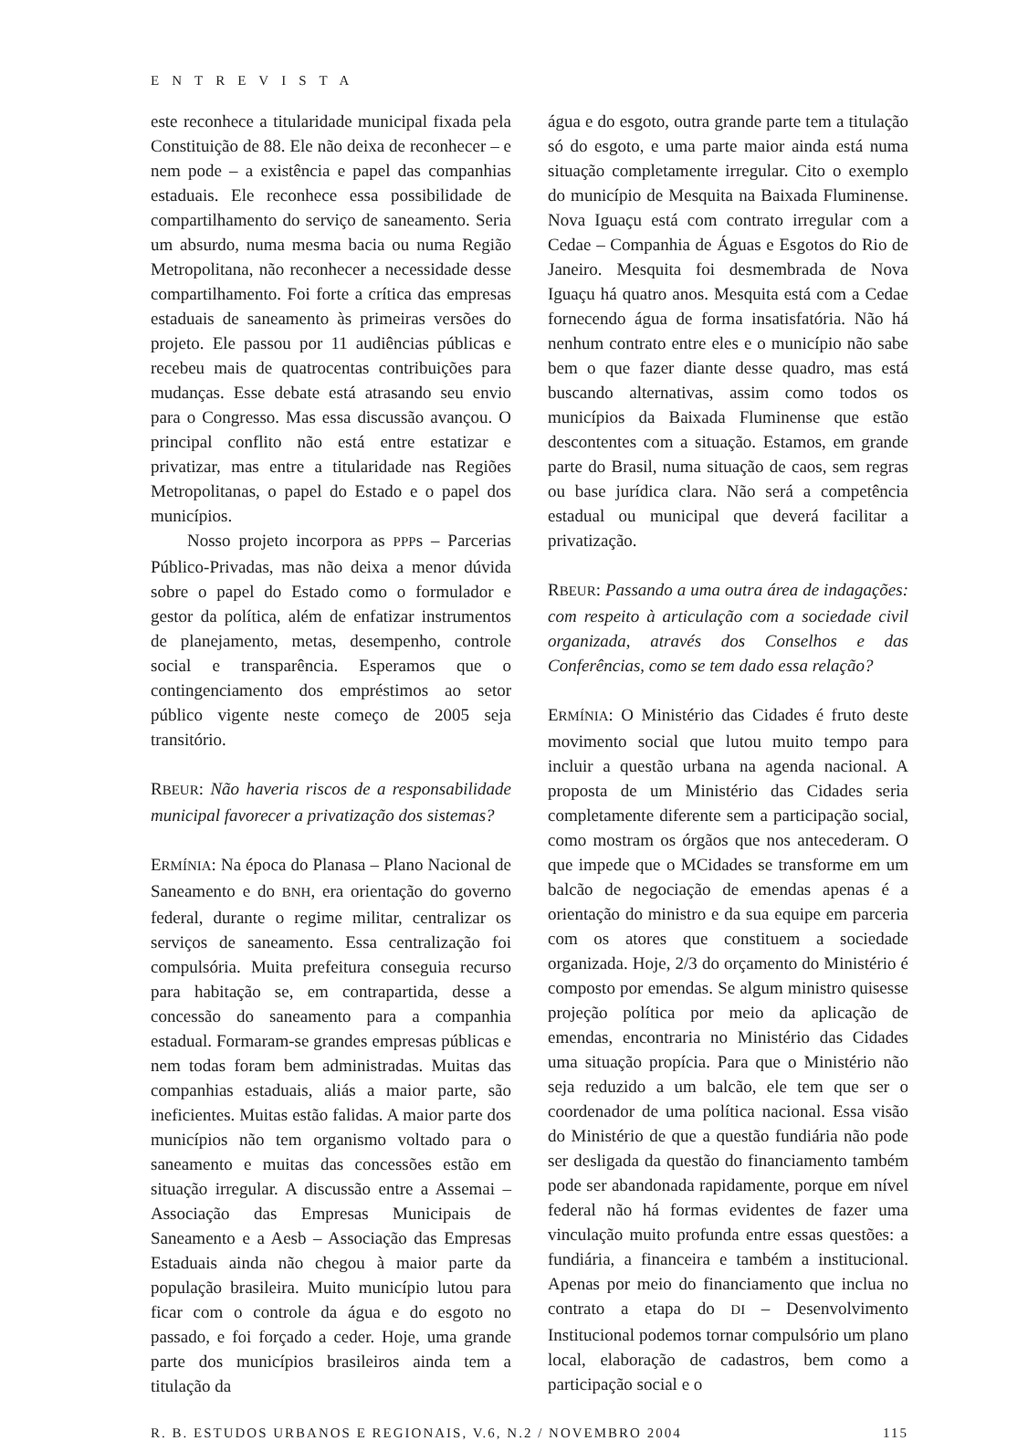ENTREVISTA
este reconhece a titularidade municipal fixada pela Constituição de 88. Ele não deixa de reconhecer – e nem pode – a existência e papel das companhias estaduais. Ele reconhece essa possibilidade de compartilhamento do serviço de saneamento. Seria um absurdo, numa mesma bacia ou numa Região Metropolitana, não reconhecer a necessidade desse compartilhamento. Foi forte a crítica das empresas estaduais de saneamento às primeiras versões do projeto. Ele passou por 11 audiências públicas e recebeu mais de quatrocentas contribuições para mudanças. Esse debate está atrasando seu envio para o Congresso. Mas essa discussão avançou. O principal conflito não está entre estatizar e privatizar, mas entre a titularidade nas Regiões Metropolitanas, o papel do Estado e o papel dos municípios.
Nosso projeto incorpora as PPPs – Parcerias Público-Privadas, mas não deixa a menor dúvida sobre o papel do Estado como o formulador e gestor da política, além de enfatizar instrumentos de planejamento, metas, desempenho, controle social e transparência. Esperamos que o contingenciamento dos empréstimos ao setor público vigente neste começo de 2005 seja transitório.
RBEUR: Não haveria riscos de a responsabilidade municipal favorecer a privatização dos sistemas?
ERMÍNIA: Na época do Planasa – Plano Nacional de Saneamento e do BNH, era orientação do governo federal, durante o regime militar, centralizar os serviços de saneamento. Essa centralização foi compulsória. Muita prefeitura conseguia recurso para habitação se, em contrapartida, desse a concessão do saneamento para a companhia estadual. Formaram-se grandes empresas públicas e nem todas foram bem administradas. Muitas das companhias estaduais, aliás a maior parte, são ineficientes. Muitas estão falidas. A maior parte dos municípios não tem organismo voltado para o saneamento e muitas das concessões estão em situação irregular. A discussão entre a Assemai – Associação das Empresas Municipais de Saneamento e a Aesb – Associação das Empresas Estaduais ainda não chegou à maior parte da população brasileira. Muito município lutou para ficar com o controle da água e do esgoto no passado, e foi forçado a ceder. Hoje, uma grande parte dos municípios brasileiros ainda tem a titulação da
água e do esgoto, outra grande parte tem a titulação só do esgoto, e uma parte maior ainda está numa situação completamente irregular. Cito o exemplo do município de Mesquita na Baixada Fluminense. Nova Iguaçu está com contrato irregular com a Cedae – Companhia de Águas e Esgotos do Rio de Janeiro. Mesquita foi desmembrada de Nova Iguaçu há quatro anos. Mesquita está com a Cedae fornecendo água de forma insatisfatória. Não há nenhum contrato entre eles e o município não sabe bem o que fazer diante desse quadro, mas está buscando alternativas, assim como todos os municípios da Baixada Fluminense que estão descontentes com a situação. Estamos, em grande parte do Brasil, numa situação de caos, sem regras ou base jurídica clara. Não será a competência estadual ou municipal que deverá facilitar a privatização.
RBEUR: Passando a uma outra área de indagações: com respeito à articulação com a sociedade civil organizada, através dos Conselhos e das Conferências, como se tem dado essa relação?
ERMÍNIA: O Ministério das Cidades é fruto deste movimento social que lutou muito tempo para incluir a questão urbana na agenda nacional. A proposta de um Ministério das Cidades seria completamente diferente sem a participação social, como mostram os órgãos que nos antecederam. O que impede que o MCidades se transforme em um balcão de negociação de emendas apenas é a orientação do ministro e da sua equipe em parceria com os atores que constituem a sociedade organizada. Hoje, 2/3 do orçamento do Ministério é composto por emendas. Se algum ministro quisesse projeção política por meio da aplicação de emendas, encontraria no Ministério das Cidades uma situação propícia. Para que o Ministério não seja reduzido a um balcão, ele tem que ser o coordenador de uma política nacional. Essa visão do Ministério de que a questão fundiária não pode ser desligada da questão do financiamento também pode ser abandonada rapidamente, porque em nível federal não há formas evidentes de fazer uma vinculação muito profunda entre essas questões: a fundiária, a financeira e também a institucional. Apenas por meio do financiamento que inclua no contrato a etapa do DI – Desenvolvimento Institucional podemos tornar compulsório um plano local, elaboração de cadastros, bem como a participação social e o
R. B. ESTUDOS URBANOS E REGIONAIS, V.6, N.2 / NOVEMBRO 2004 115